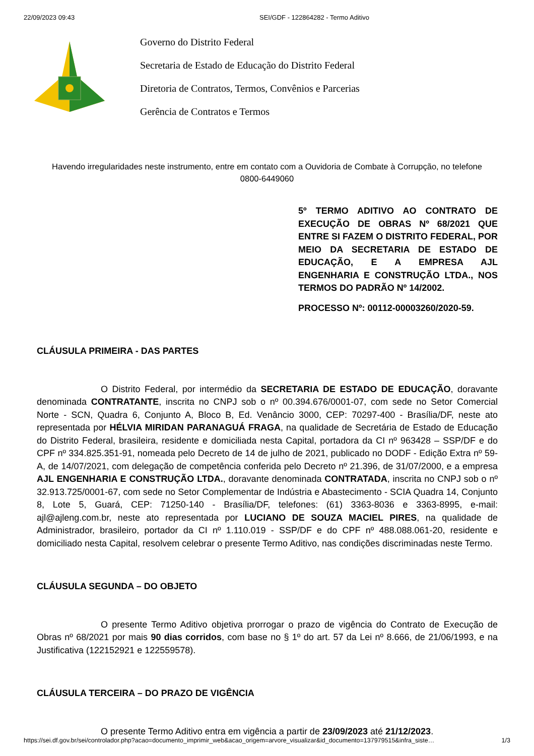22/09/2023 09:43 SEI/GDF - 122864282 - Termo Aditivo
Governo do Distrito Federal
Secretaria de Estado de Educação do Distrito Federal
Diretoria de Contratos, Termos, Convênios e Parcerias
Gerência de Contratos e Termos
Havendo irregularidades neste instrumento, entre em contato com a Ouvidoria de Combate à Corrupção, no telefone 0800-6449060
5º TERMO ADITIVO AO CONTRATO DE EXECUÇÃO DE OBRAS Nº 68/2021 QUE ENTRE SI FAZEM O DISTRITO FEDERAL, POR MEIO DA SECRETARIA DE ESTADO DE EDUCAÇÃO, E A EMPRESA AJL ENGENHARIA E CONSTRUÇÃO LTDA., NOS TERMOS DO PADRÃO Nº 14/2002.
PROCESSO Nº: 00112-00003260/2020-59.
CLÁUSULA PRIMEIRA - DAS PARTES
O Distrito Federal, por intermédio da SECRETARIA DE ESTADO DE EDUCAÇÃO, doravante denominada CONTRATANTE, inscrita no CNPJ sob o nº 00.394.676/0001-07, com sede no Setor Comercial Norte - SCN, Quadra 6, Conjunto A, Bloco B, Ed. Venâncio 3000, CEP: 70297-400 - Brasília/DF, neste ato representada por HÉLVIA MIRIDAN PARANAGUÁ FRAGA, na qualidade de Secretária de Estado de Educação do Distrito Federal, brasileira, residente e domiciliada nesta Capital, portadora da CI nº 963428 – SSP/DF e do CPF nº 334.825.351-91, nomeada pelo Decreto de 14 de julho de 2021, publicado no DODF - Edição Extra nº 59-A, de 14/07/2021, com delegação de competência conferida pelo Decreto nº 21.396, de 31/07/2000, e a empresa AJL ENGENHARIA E CONSTRUÇÃO LTDA., doravante denominada CONTRATADA, inscrita no CNPJ sob o nº 32.913.725/0001-67, com sede no Setor Complementar de Indústria e Abastecimento - SCIA Quadra 14, Conjunto 8, Lote 5, Guará, CEP: 71250-140 - Brasília/DF, telefones: (61) 3363-8036 e 3363-8995, e-mail: ajl@ajleng.com.br, neste ato representada por LUCIANO DE SOUZA MACIEL PIRES, na qualidade de Administrador, brasileiro, portador da CI nº 1.110.019 - SSP/DF e do CPF nº 488.088.061-20, residente e domiciliado nesta Capital, resolvem celebrar o presente Termo Aditivo, nas condições discriminadas neste Termo.
CLÁUSULA SEGUNDA – DO OBJETO
O presente Termo Aditivo objetiva prorrogar o prazo de vigência do Contrato de Execução de Obras nº 68/2021 por mais 90 dias corridos, com base no § 1º do art. 57 da Lei nº 8.666, de 21/06/1993, e na Justificativa (122152921 e 122559578).
CLÁUSULA TERCEIRA – DO PRAZO DE VIGÊNCIA
O presente Termo Aditivo entra em vigência a partir de 23/09/2023 até 21/12/2023.
https://sei.df.gov.br/sei/controlador.php?acao=documento_imprimir_web&acao_origem=arvore_visualizar&id_documento=137979515&infra_siste… 1/3